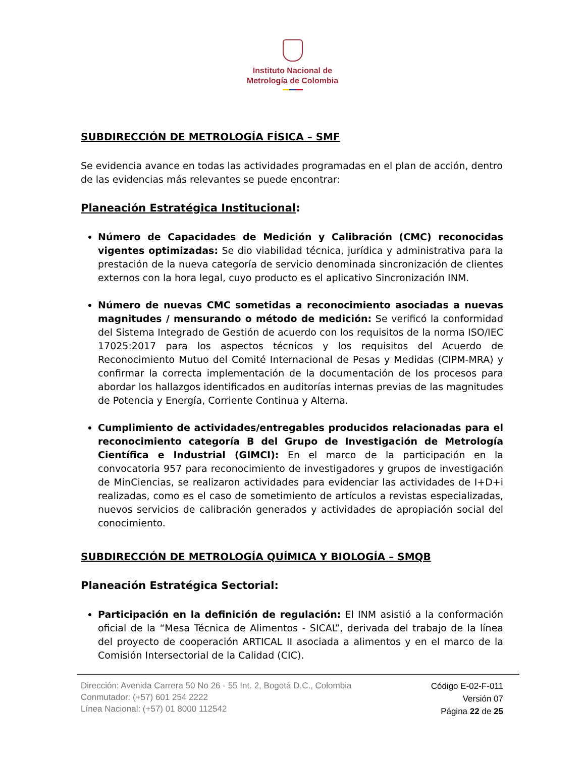Instituto Nacional de
Metrología de Colombia
SUBDIRECCIÓN DE METROLOGÍA FÍSICA – SMF
Se evidencia avance en todas las actividades programadas en el plan de acción, dentro de las evidencias más relevantes se puede encontrar:
Planeación Estratégica Institucional:
Número de Capacidades de Medición y Calibración (CMC) reconocidas vigentes optimizadas: Se dio viabilidad técnica, jurídica y administrativa para la prestación de la nueva categoría de servicio denominada sincronización de clientes externos con la hora legal, cuyo producto es el aplicativo Sincronización INM.
Número de nuevas CMC sometidas a reconocimiento asociadas a nuevas magnitudes / mensurando o método de medición: Se verificó la conformidad del Sistema Integrado de Gestión de acuerdo con los requisitos de la norma ISO/IEC 17025:2017 para los aspectos técnicos y los requisitos del Acuerdo de Reconocimiento Mutuo del Comité Internacional de Pesas y Medidas (CIPM-MRA) y confirmar la correcta implementación de la documentación de los procesos para abordar los hallazgos identificados en auditorías internas previas de las magnitudes de Potencia y Energía, Corriente Continua y Alterna.
Cumplimiento de actividades/entregables producidos relacionadas para el reconocimiento categoría B del Grupo de Investigación de Metrología Científica e Industrial (GIMCI): En el marco de la participación en la convocatoria 957 para reconocimiento de investigadores y grupos de investigación de MinCiencias, se realizaron actividades para evidenciar las actividades de I+D+i realizadas, como es el caso de sometimiento de artículos a revistas especializadas, nuevos servicios de calibración generados y actividades de apropiación social del conocimiento.
SUBDIRECCIÓN DE METROLOGÍA QUÍMICA Y BIOLOGÍA – SMQB
Planeación Estratégica Sectorial:
Participación en la definición de regulación: El INM asistió a la conformación oficial de la “Mesa Técnica de Alimentos - SICAL”, derivada del trabajo de la línea del proyecto de cooperación ARTICAL II asociada a alimentos y en el marco de la Comisión Intersectorial de la Calidad (CIC).
Dirección: Avenida Carrera 50 No 26 - 55 Int. 2, Bogotá D.C., Colombia
Conmutador: (+57) 601 254 2222
Línea Nacional: (+57) 01 8000 112542
Código E-02-F-011
Versión 07
Página 22 de 25